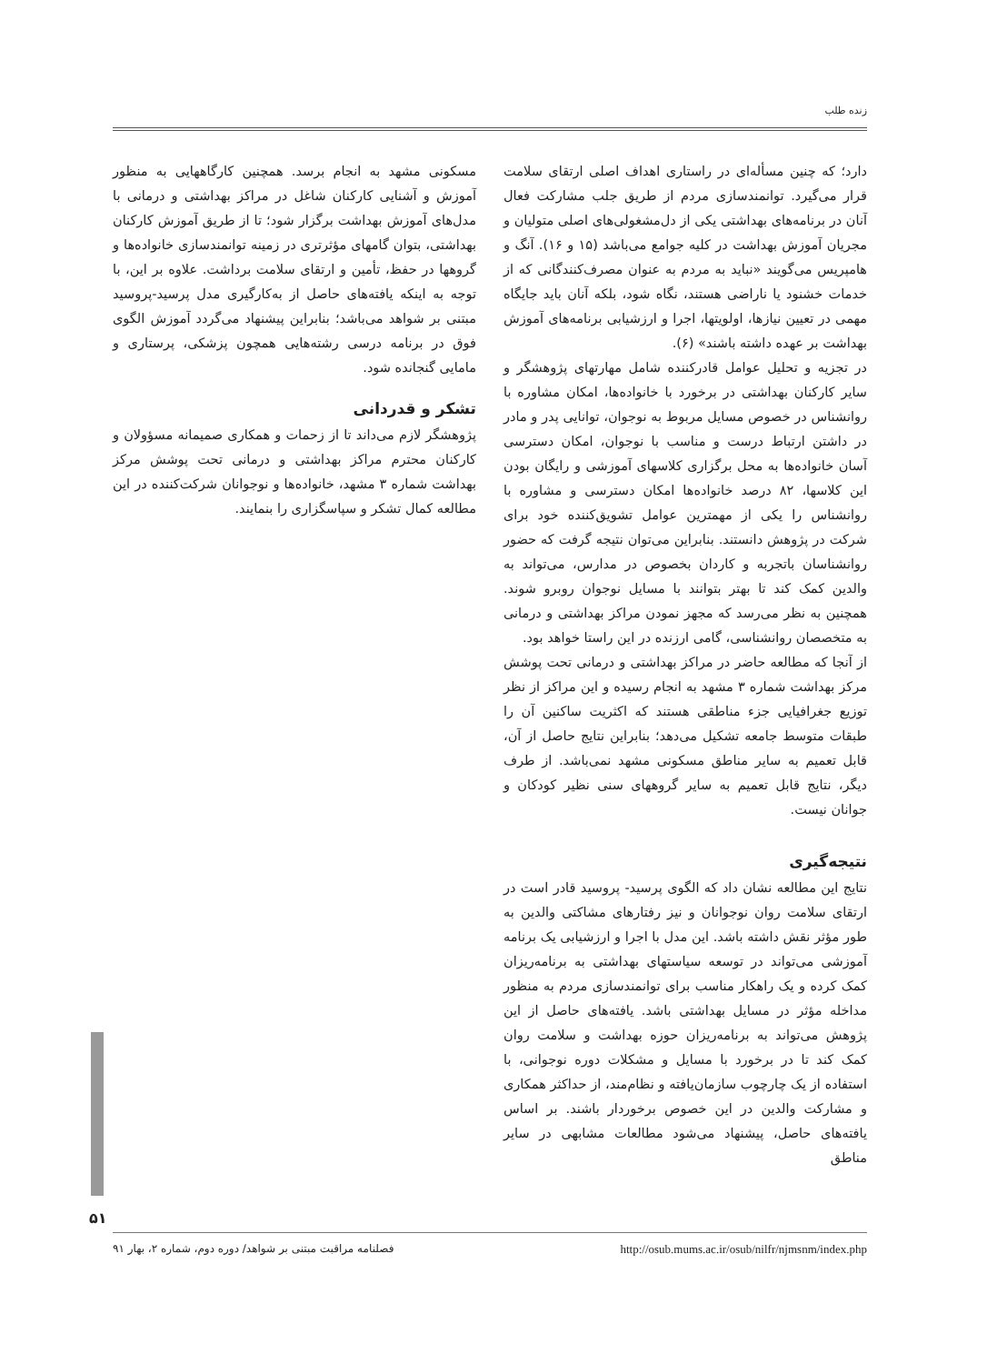زنده طلب
دارد؛ که چنین مسأله‌ای در راستاری اهداف اصلی ارتقای سلامت قرار می‌گیرد. توانمندسازی مردم از طریق جلب مشارکت فعال آنان در برنامه‌های بهداشتی یکی از دل‌مشغولی‌های اصلی متولیان و مجریان آموزش بهداشت در کلیه جوامع می‌باشد (۱۵ و ۱۶). آنگ و هامپریس می‌گویند «نباید به مردم به عنوان مصرف‌کنندگانی که از خدمات خشنود یا ناراضی هستند، نگاه شود، بلکه آنان باید جایگاه مهمی در تعیین نیازها، اولویتها، اجرا و ارزشیابی برنامه‌های آموزش بهداشت بر عهده داشته باشند» (۶).
در تجزیه و تحلیل عوامل قادرکننده شامل مهارتهای پژوهشگر و سایر کارکنان بهداشتی در برخورد با خانواده‌ها، امکان مشاوره با روانشناس در خصوص مسایل مربوط به نوجوان، توانایی پدر و مادر در داشتن ارتباط درست و مناسب با نوجوان، امکان دسترسی آسان خانواده‌ها به محل برگزاری کلاسهای آموزشی و رایگان بودن این کلاسها، ۸۲ درصد خانواده‌ها امکان دسترسی و مشاوره با روانشناس را یکی از مهمترین عوامل تشویق‌کننده خود برای شرکت در پژوهش دانستند. بنابراین می‌توان نتیجه گرفت که حضور روانشناسان باتجربه و کاردان بخصوص در مدارس، می‌تواند به والدین کمک کند تا بهتر بتوانند با مسایل نوجوان روبرو شوند. همچنین به نظر می‌رسد که مجهز نمودن مراکز بهداشتی و درمانی به متخصصان روانشناسی، گامی ارزنده در این راستا خواهد بود.
از آنجا که مطالعه حاضر در مراکز بهداشتی و درمانی تحت پوشش مرکز بهداشت شماره ۳ مشهد به انجام رسیده و این مراکز از نظر توزیع جغرافیایی جزء مناطقی هستند که اکثریت ساکنین آن را طبقات متوسط جامعه تشکیل می‌دهد؛ بنابراین نتایج حاصل از آن، قابل تعمیم به سایر مناطق مسکونی مشهد نمی‌باشد. از طرف دیگر، نتایج قابل تعمیم به سایر گروههای سنی نظیر کودکان و جوانان نیست.
نتیجه‌گیری
نتایج این مطالعه نشان داد که الگوی پرسید- پروسید قادر است در ارتقای سلامت روان نوجوانان و نیز رفتارهای مشاکتی والدین به طور مؤثر نقش داشته باشد. این مدل با اجرا و ارزشیابی یک برنامه آموزشی می‌تواند در توسعه سیاستهای بهداشتی به برنامه‌ریزان کمک کرده و یک راهکار مناسب برای توانمندسازی مردم به منظور مداخله مؤثر در مسایل بهداشتی باشد. یافته‌های حاصل از این پژوهش می‌تواند به برنامه‌ریزان حوزه بهداشت و سلامت روان کمک کند تا در برخورد با مسایل و مشکلات دوره نوجوانی، با استفاده از یک چارچوب سازمان‌یافته و نظام‌مند، از حداکثر همکاری و مشارکت والدین در این خصوص برخوردار باشند. بر اساس یافته‌های حاصل، پیشنهاد می‌شود مطالعات مشابهی در سایر مناطق
مسکونی مشهد به انجام برسد. همچنین کارگاههایی به منظور آموزش و آشنایی کارکنان شاغل در مراکز بهداشتی و درمانی با مدل‌های آموزش بهداشت برگزار شود؛ تا از طریق آموزش کارکنان بهداشتی، بتوان گامهای مؤثرتری در زمینه توانمندسازی خانواده‌ها و گروهها در حفظ، تأمین و ارتقای سلامت برداشت. علاوه بر این، با توجه به اینکه یافته‌های حاصل از به‌کارگیری مدل پرسید-پروسید مبتنی بر شواهد می‌باشد؛ بنابراین پیشنهاد می‌گردد آموزش الگوی فوق در برنامه درسی رشته‌هایی همچون پزشکی، پرستاری و مامایی گنجانده شود.
تشکر و قدردانی
پژوهشگر لازم می‌داند تا از زحمات و همکاری صمیمانه مسؤولان و کارکنان محترم مراکز بهداشتی و درمانی تحت پوشش مرکز بهداشت شماره ۳ مشهد، خانواده‌ها و نوجوانان شرکت‌کننده در این مطالعه کمال تشکر و سپاسگزاری را بنمایند.
۵۱
فصلنامه مراقبت مبتنی بر شواهد/ دوره دوم، شماره ۲، بهار ۹۱ http://osub.mums.ac.ir/osub/nilfr/njmsnm/index.php